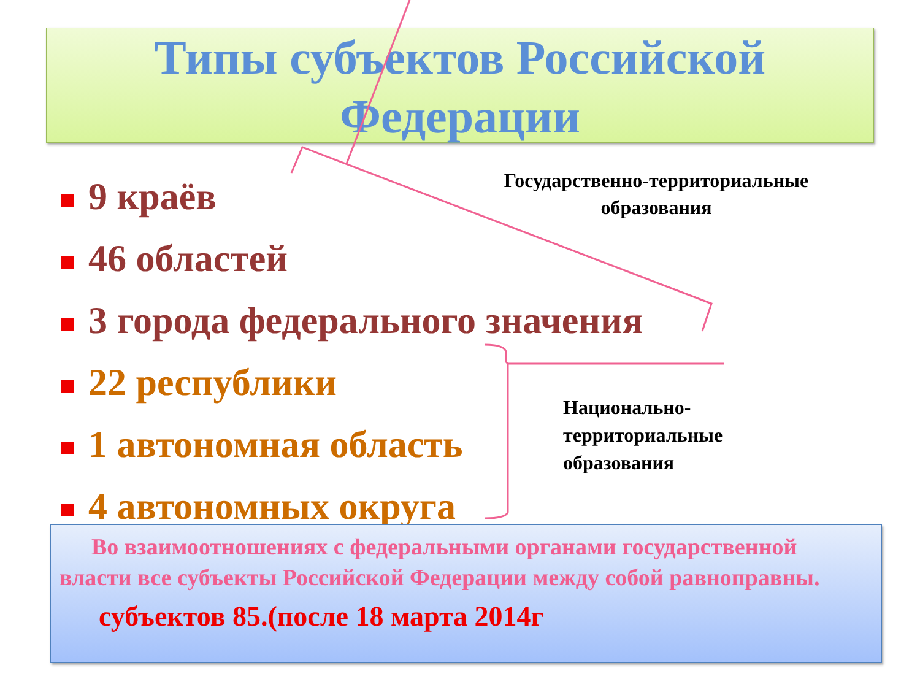Типы субъектов Российской
Федерации
9 краёв
46 областей
3 города федерального значения
22 республики
1 автономная область
4 автономных округа
Государственно-территориальные образования
Национально-
территориальные
образования
Во взаимоотношениях с федеральными органами государственной власти все субъекты Российской Федерации между собой равноправны.
субъектов 85.(после 18 марта 2014г